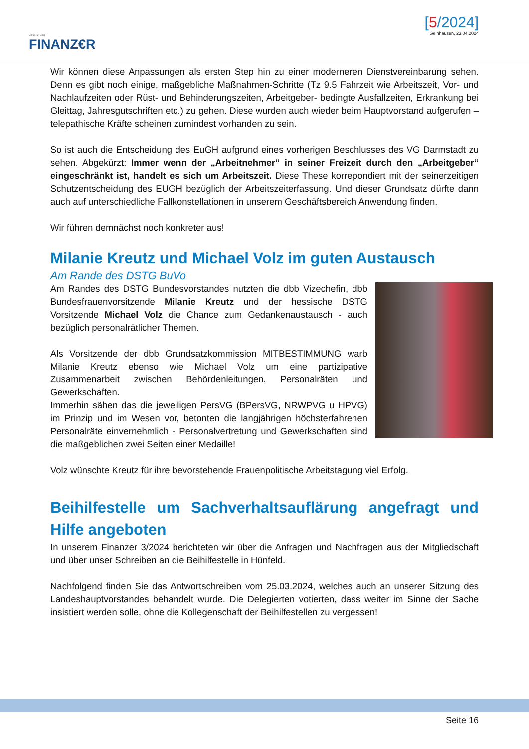HESSISCHER
FINANZ€R
[5/2024]
Gelnhausen, 23.04.2024
Wir können diese Anpassungen als ersten Step hin zu einer moderneren Dienstvereinbarung sehen. Denn es gibt noch einige, maßgebliche Maßnahmen-Schritte (Tz 9.5 Fahrzeit wie Arbeitszeit, Vor- und Nachlaufzeiten oder Rüst- und Behinderungszeiten, Arbeitgeber- bedingte Ausfallzeiten, Erkrankung bei Gleittag, Jahresgutschriften etc.) zu gehen. Diese wurden auch wieder beim Hauptvorstand aufgerufen – telepathische Kräfte scheinen zumindest vorhanden zu sein.
So ist auch die Entscheidung des EuGH aufgrund eines vorherigen Beschlusses des VG Darmstadt zu sehen. Abgekürzt: Immer wenn der „Arbeitnehmer“ in seiner Freizeit durch den „Arbeitgeber“ eingeschränkt ist, handelt es sich um Arbeitszeit. Diese These korrepondiert mit der seinerzeitigen Schutzentscheidung des EUGH bezüglich der Arbeitszeiterfassung. Und dieser Grundsatz dürfte dann auch auf unterschiedliche Fallkonstellationen in unserem Geschäftsbereich Anwendung finden.
Wir führen demnächst noch konkreter aus!
Milanie Kreutz und Michael Volz im guten Austausch
Am Rande des DSTG BuVo
Am Randes des DSTG Bundesvorstandes nutzten die dbb Vizechefin, dbb Bundesfrauenvorsitzende Milanie Kreutz und der hessische DSTG Vorsitzende Michael Volz die Chance zum Gedankenaustausch - auch bezüglich personalrätlicher Themen.
Als Vorsitzende der dbb Grundsatzkommission MITBESTIMMUNG warb Milanie Kreutz ebenso wie Michael Volz um eine partizipative Zusammenarbeit zwischen Behördenleitungen, Personalräten und Gewerkschaften.
Immerhin sähen das die jeweiligen PersVG (BPersVG, NRWPVG u HPVG) im Prinzip und im Wesen vor, betonten die langjährigen höchsterfahrenen Personalräte einvernehmlich - Personalvertretung und Gewerkschaften sind die maßgeblichen zwei Seiten einer Medaille!
Volz wünschte Kreutz für ihre bevorstehende Frauenpolitische Arbeitstagung viel Erfolg.
Beihilfestelle um Sachverhaltsauflärung angefragt und Hilfe angeboten
In unserem Finanzer 3/2024 berichteten wir über die Anfragen und Nachfragen aus der Mitgliedschaft und über unser Schreiben an die Beihilfestelle in Hünfeld.
Nachfolgend finden Sie das Antwortschreiben vom 25.03.2024, welches auch an unserer Sitzung des Landeshauptvorstandes behandelt wurde. Die Delegierten votierten, dass weiter im Sinne der Sache insistiert werden solle, ohne die Kollegenschaft der Beihilfestellen zu vergessen!
Seite 16